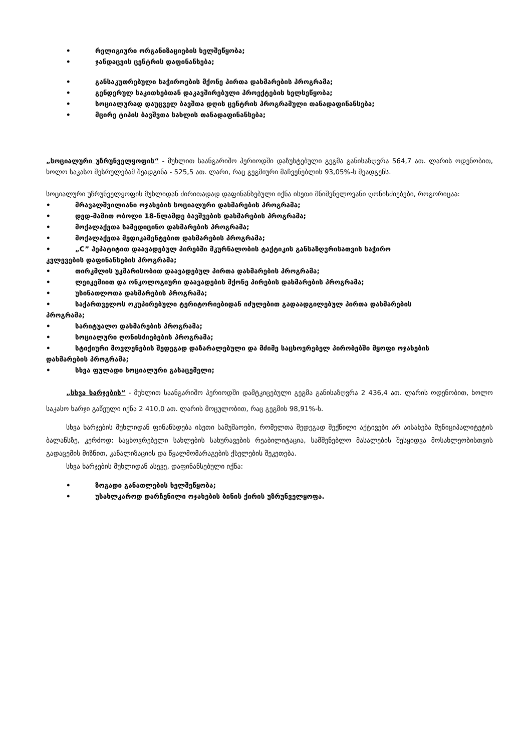• რელიგიური ორგანიზაციების ხელშეწყობა;
• ჯანდაცვის ცენტრის დაფინანსება;
• განსაკუთრებული საჭიროების მქონე პირთა დახმარების პროგრამა;
• გენდერულ საკითხებთან დაკავშირებული პროექტების ხელსეწყობა;
• სოციალურად დაუცველ ბავშთა დღის ცენტრის პროგრამული თანადაფინანსება;
• მცირე ტიპის ბავშვთა სახლის თანადაფინანსება;
„სოციალური უზრუნველყოფის“ - მუხლით საანგარიშო პერიოდში დაზუსტებული გეგმა განისაზღვრა 564,7 ათ. ლარის ოდენობით, ხოლო საკასო შესრულებამ შეადგინა - 525,5 ათ. ლარი, რაც გეგმიური მაჩვენებლის 93,05%-ს შეადგენს.
სოციალური უზრუნველყოფის მუხლიდან ძირითადად დაფინანსებული იქნა ისეთი მნიშვნელოვანი ღონისძიებები, როგორიცაა:
• მრავალშვილიანი ოჯახების სოციალური დახმარების პროგრამა;
• დედ-მამით ობოლი 18-წლამდე ბავშვების დახმარების პროგრამა;
• მოქალაქეთა სამედიცინო დახმარების პროგრამა;
• მოქალაქეთა მედიკამენტებით დახმარების პროგრამა;
• „C” ჰეპატიტით დაავადებულ პირებში მკურნალობის ტაქტიკის განსაზღვრისათვის საჭირო
კვლევების დაფინანსების პროგრამა;
• თირკმლის უკმარისობით დაავადებულ პირთა დახმარების პროგრამა;
• ლეიკემიით და ონკოლოგიური დაავადების მქონე პირების დახმარების პროგრამა;
• უსინათლოთა დახმარების პროგრამა;
• საქართველოს ოკუპირებული ტერიტორიებიდან იძულებით გადაადგილებულ პირთა დახმარების
პროგრამა;
• სარიტუალო დახმარების პროგრამა;
• სოციალური ღონისძიებების პროგრამა;
• სტიქიური მოვლენების შედეგად დაზარალებული და მძიმე საცხოვრებელ პირობებში მყოფი ოჯახების
დახმარების პროგრამა;
• სხვა ფულადი სოციალური გასაცემელი;
„სხვა ხარჯების“ - მუხლით საანგარიშო პერიოდში დამტკიცებული გეგმა განისაზღვრა 2 436,4 ათ. ლარის ოდენობით, ხოლო საკასო ხარჯი გაწეული იქნა 2 410,0 ათ. ლარის მოცულობით, რაც გეგმის 98,91%-ს.
სხვა ხარჯების მუხლიდან ფინანსდება ისეთი სამუშაოები, რომელთა შედეგად შექნილი აქტივები არ აისახება მუნიციპალიტეტის ბალანსზე, კერძოდ: საცხოვრებელი სახლების სახურავების რეაბილიტაცია, სამშენებლო მასალების შესყიდვა მოსახლეობისთვის გადაცემის მიზნით, კანალიზაციის და წყალმომარაგების ქსელების შეკეთება.
სხვა ხარჯების მუხლიდან ასევე, დაფინანსებული იქნა:
• ზოგადი განათლების ხელშეწყობა;
• უსახლკაროდ დარჩენილი ოჯახების ბინის ქირის უზრუნველყოფა.